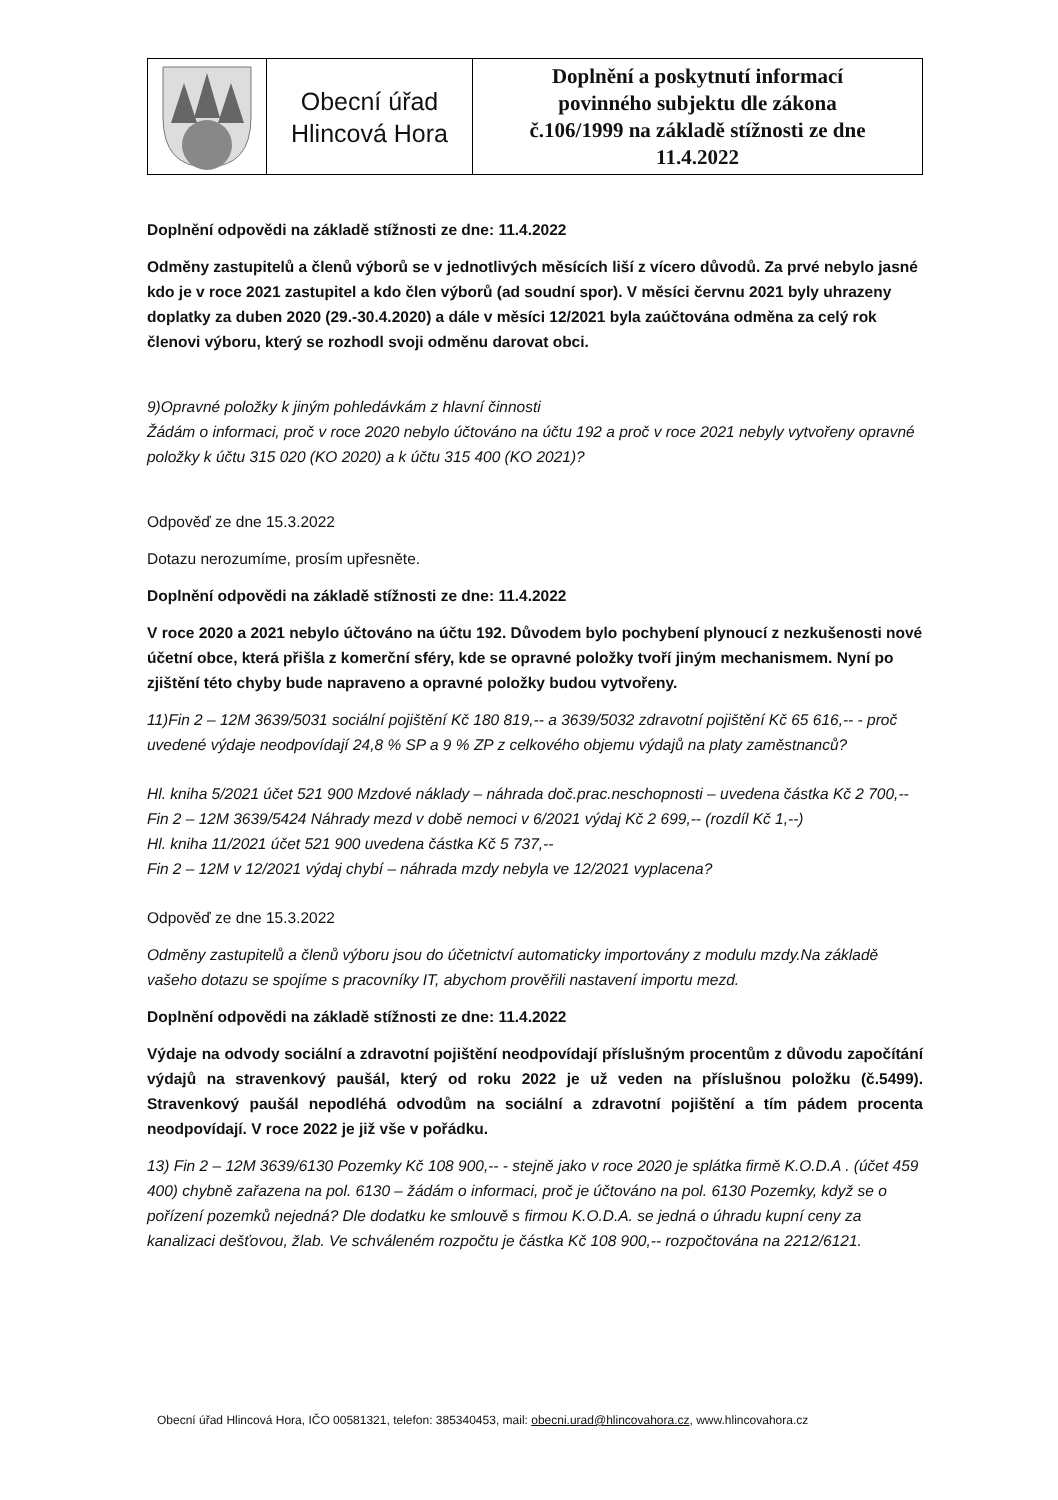Obecní úřad
Hlincová Hora
Doplnění a poskytnutí informací
povinného subjektu dle zákona
č.106/1999 na základě stížnosti ze dne
11.4.2022
Doplnění odpovědi na základě stížnosti ze dne: 11.4.2022
Odměny zastupitelů a členů výborů se v jednotlivých měsících liší z vícero důvodů. Za prvé nebylo jasné kdo je v roce 2021 zastupitel a kdo člen výborů (ad soudní spor). V měsíci červnu 2021 byly uhrazeny doplatky za duben 2020 (29.-30.4.2020) a dále v měsíci 12/2021 byla zaúčtována odměna za celý rok členovi výboru, který se rozhodl svoji odměnu darovat obci.
9)Opravné položky k jiným pohledávkám z hlavní činnosti
Žádám o informaci, proč v roce 2020 nebylo účtováno na účtu 192 a proč v roce 2021 nebyly vytvořeny opravné položky k účtu 315 020 (KO 2020) a k účtu 315 400 (KO 2021)?
Odpověď ze dne 15.3.2022
Dotazu nerozumíme, prosím upřesněte.
Doplnění odpovědi na základě stížnosti ze dne: 11.4.2022
V roce 2020 a 2021 nebylo účtováno na účtu 192. Důvodem bylo pochybení plynoucí z nezkušenosti nové účetní obce, která přišla z komerční sféry, kde se opravné položky tvoří jiným mechanismem. Nyní po zjištění této chyby bude napraveno a opravné položky budou vytvořeny.
11)Fin 2 – 12M 3639/5031 sociální pojištění Kč 180 819,-- a 3639/5032 zdravotní pojištění Kč 65 616,-- - proč uvedené výdaje neodpovídají 24,8 % SP a 9 % ZP z celkového objemu výdajů na platy zaměstnanců?
Hl. kniha 5/2021 účet 521 900 Mzdové náklady – náhrada doč.prac.neschopnosti – uvedena částka Kč 2 700,--
Fin 2 – 12M 3639/5424 Náhrady mezd v době nemoci v 6/2021 výdaj Kč 2 699,-- (rozdíl Kč 1,--)
Hl. kniha 11/2021 účet 521 900 uvedena částka Kč 5 737,--
Fin 2 – 12M v 12/2021 výdaj chybí – náhrada mzdy nebyla ve 12/2021 vyplacena?
Odpověď ze dne 15.3.2022
Odměny zastupitelů a členů výboru jsou do účetnictví automaticky importovány z modulu mzdy.Na základě vašeho dotazu se spojíme s pracovníky IT, abychom prověřili nastavení importu mezd.
Doplnění odpovědi na základě stížnosti ze dne: 11.4.2022
Výdaje na odvody sociální a zdravotní pojištění neodpovídají příslušným procentům z důvodu započítání výdajů na stravenkový paušál, který od roku 2022 je už veden na příslušnou položku (č.5499). Stravenkový paušál nepodléhá odvodům na sociální a zdravotní pojištění a tím pádem procenta neodpovídají. V roce 2022 je již vše v pořádku.
13) Fin 2 – 12M 3639/6130 Pozemky Kč 108 900,-- - stejně jako v roce 2020 je splátka firmě K.O.D.A . (účet 459 400) chybně zařazena na pol. 6130 – žádám o informaci, proč je účtováno na pol. 6130 Pozemky, když se o pořízení pozemků nejedná? Dle dodatku ke smlouvě s firmou K.O.D.A. se jedná o úhradu kupní ceny za kanalizaci dešťovou, žlab. Ve schváleném rozpočtu je částka Kč 108 900,-- rozpočtována na 2212/6121.
Obecní úřad Hlincová Hora, IČO 00581321, telefon: 385340453, mail: obecni.urad@hlincovahora.cz, www.hlincovahora.cz